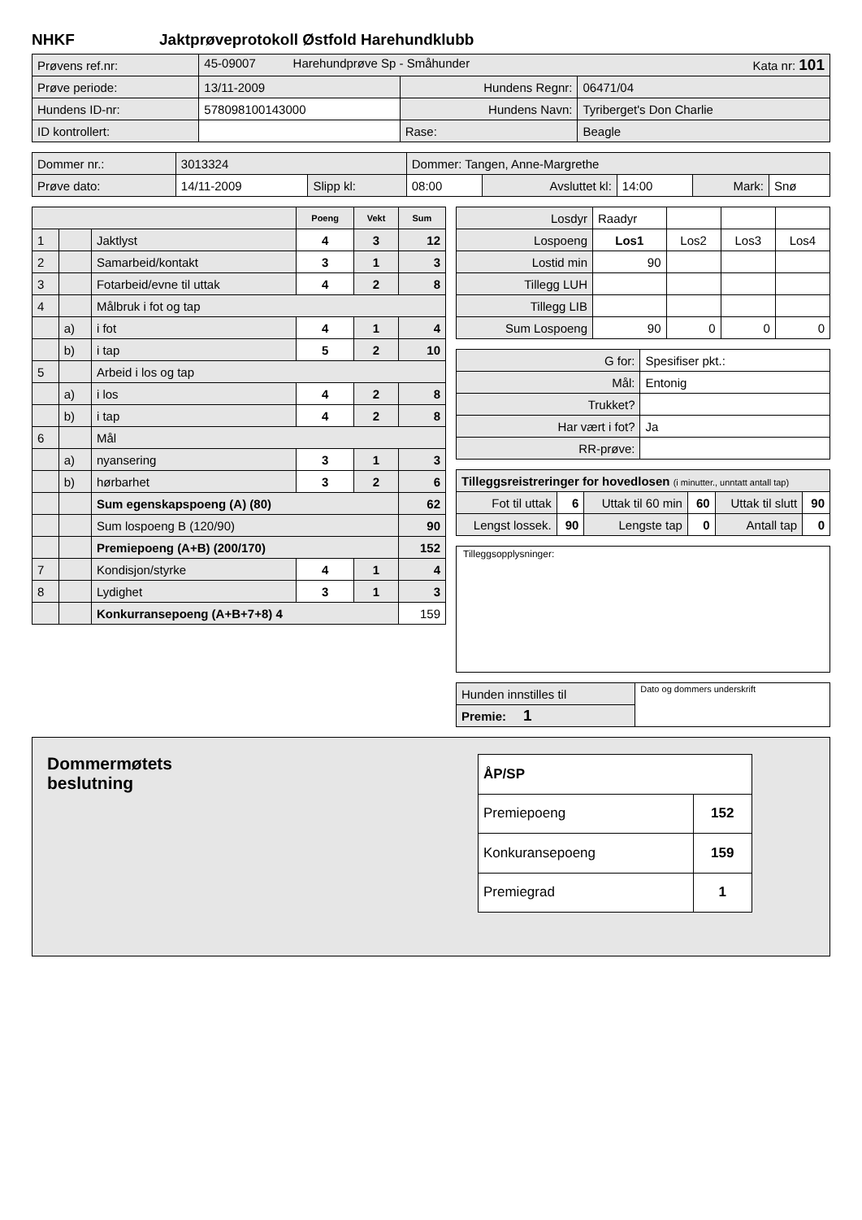NHKF Jaktprøveprotokoll Østfold Harehundklubb
| Prøvens ref.nr: | 45-09007 Harehundprøve Sp - Småhunder Kata nr: 101 | | |
| Prøve periode: | 13/11-2009 | Hundens Regnr: | 06471/04 |
| Hundens ID-nr: | 578098100143000 | Hundens Navn: | Tyriberget's Don Charlie |
| ID kontrollert: | | Rase: | Beagle |
| Dommer nr.: | 3013324 | | Dommer: Tangen, Anne-Margrethe | | | | |
| Prøve dato: | 14/11-2009 | Slipp kl: | 08:00 | Avsluttet kl: | 14:00 | Mark: | Snø |
| | | | Poeng | Vekt | Sum |
| --- | --- | --- | --- | --- | --- |
| 1 | | Jaktlyst | 4 | 3 | 12 |
| 2 | | Samarbeid/kontakt | 3 | 1 | 3 |
| 3 | | Fotarbeid/evne til uttak | 4 | 2 | 8 |
| 4 | | Målbruk i fot og tap | | | |
| | a) | i fot | 4 | 1 | 4 |
| | b) | i tap | 5 | 2 | 10 |
| 5 | | Arbeid i los og tap | | | |
| | a) | i los | 4 | 2 | 8 |
| | b) | i tap | 4 | 2 | 8 |
| 6 | | Mål | | | |
| | a) | nyansering | 3 | 1 | 3 |
| | b) | hørbarhet | 3 | 2 | 6 |
| | | Sum egenskapspoeng (A) (80) | | | 62 |
| | | Sum lospoeng B (120/90) | | | 90 |
| | | Premiepoeng (A+B) (200/170) | | | 152 |
| 7 | | Kondisjon/styrke | 4 | 1 | 4 |
| 8 | | Lydighet | 3 | 1 | 3 |
| | | Konkurransepoeng (A+B+7+8) 4 | | | 159 |
| Losdyr | Raadyr | | | |
| Lospoeng | Los1 | Los2 | Los3 | Los4 |
| Lostid min | 90 | | | |
| Tillegg LUH | | | | |
| Tillegg LIB | | | | |
| Sum Lospoeng | 90 | 0 | 0 | 0 |
| G for: | Spesifiser pkt.: |
| Mål: | Entonig |
| Trukket? | |
| Har vært i fot? | Ja |
| RR-prøve: | |
| Tilleggsreistreringer for hovedlosen (i minutter., unntatt antall tap) | | | | | |
| Fot til uttak | 6 | Uttak til 60 min | 60 | Uttak til slutt | 90 |
| Lengst lossek. | 90 | Lengste tap | 0 | Antall tap | 0 |
Tilleggsopplysninger:
| Hunden innstilles til | Dato og dommers underskrift |
| Premie: 1 | |
Dommermøtets
beslutning
| ÅP/SP | |
| Premiepoeng | 152 |
| Konkuransepoeng | 159 |
| Premiegrad | 1 |